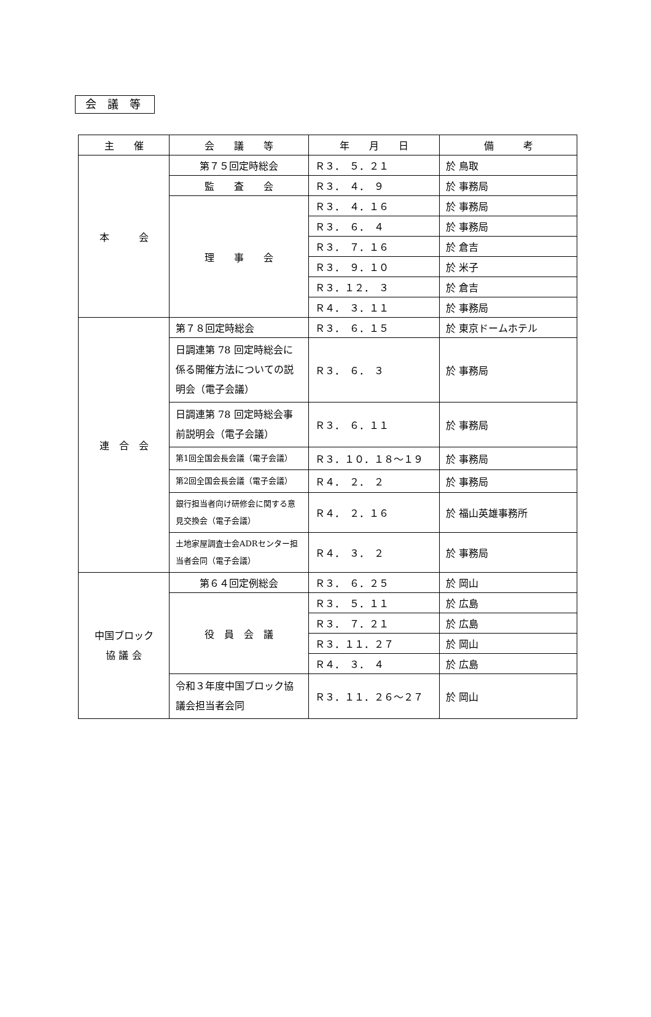会 議 等
| 主 催 | 会 議 等 | 年 月 日 | 備 考 |
| --- | --- | --- | --- |
| 本 会 | 第７５回定時総会 | Ｒ３． ５．２１ | 於 鳥取 |
| | 監 査 会 | Ｒ３． ４． ９ | 於 事務局 |
| | 理 事 会 | Ｒ３． ４．１６ | 於 事務局 |
| | | Ｒ３． ６． ４ | 於 事務局 |
| | | Ｒ３． ７．１６ | 於 倉吉 |
| | | Ｒ３． ９．１０ | 於 米子 |
| | | Ｒ３．１２． ３ | 於 倉吉 |
| | | Ｒ４． ３．１１ | 於 事務局 |
| 連 合 会 | 第７８回定時総会 | Ｒ３． ６．１５ | 於 東京ドームホテル |
| | 日調連第 78 回定時総会に係る開催方法についての説明会（電子会議） | Ｒ３． ６． ３ | 於 事務局 |
| | 日調連第 78 回定時総会事前説明会（電子会議） | Ｒ３． ６．１１ | 於 事務局 |
| | 第1回全国会長会議（電子会議） | Ｒ３．１０．１８～１９ | 於 事務局 |
| | 第2回全国会長会議（電子会議） | Ｒ４． ２． ２ | 於 事務局 |
| | 銀行担当者向け研修会に関する意見交換会（電子会議） | Ｒ４． ２．１６ | 於 福山英雄事務所 |
| | 土地家屋調査士会ADRセンター担当者会同（電子会議） | Ｒ４． ３． ２ | 於 事務局 |
| 中国ブロック 協 議 会 | 第６４回定例総会 | Ｒ３． ６．２５ | 於 岡山 |
| | 役 員 会 議 | Ｒ３． ５．１１ | 於 広島 |
| | | Ｒ３． ７．２１ | 於 広島 |
| | | Ｒ３．１１．２７ | 於 岡山 |
| | | Ｒ４． ３． ４ | 於 広島 |
| | 令和３年度中国ブロック協議会担当者会同 | Ｒ３．１１．２６～２７ | 於 岡山 |